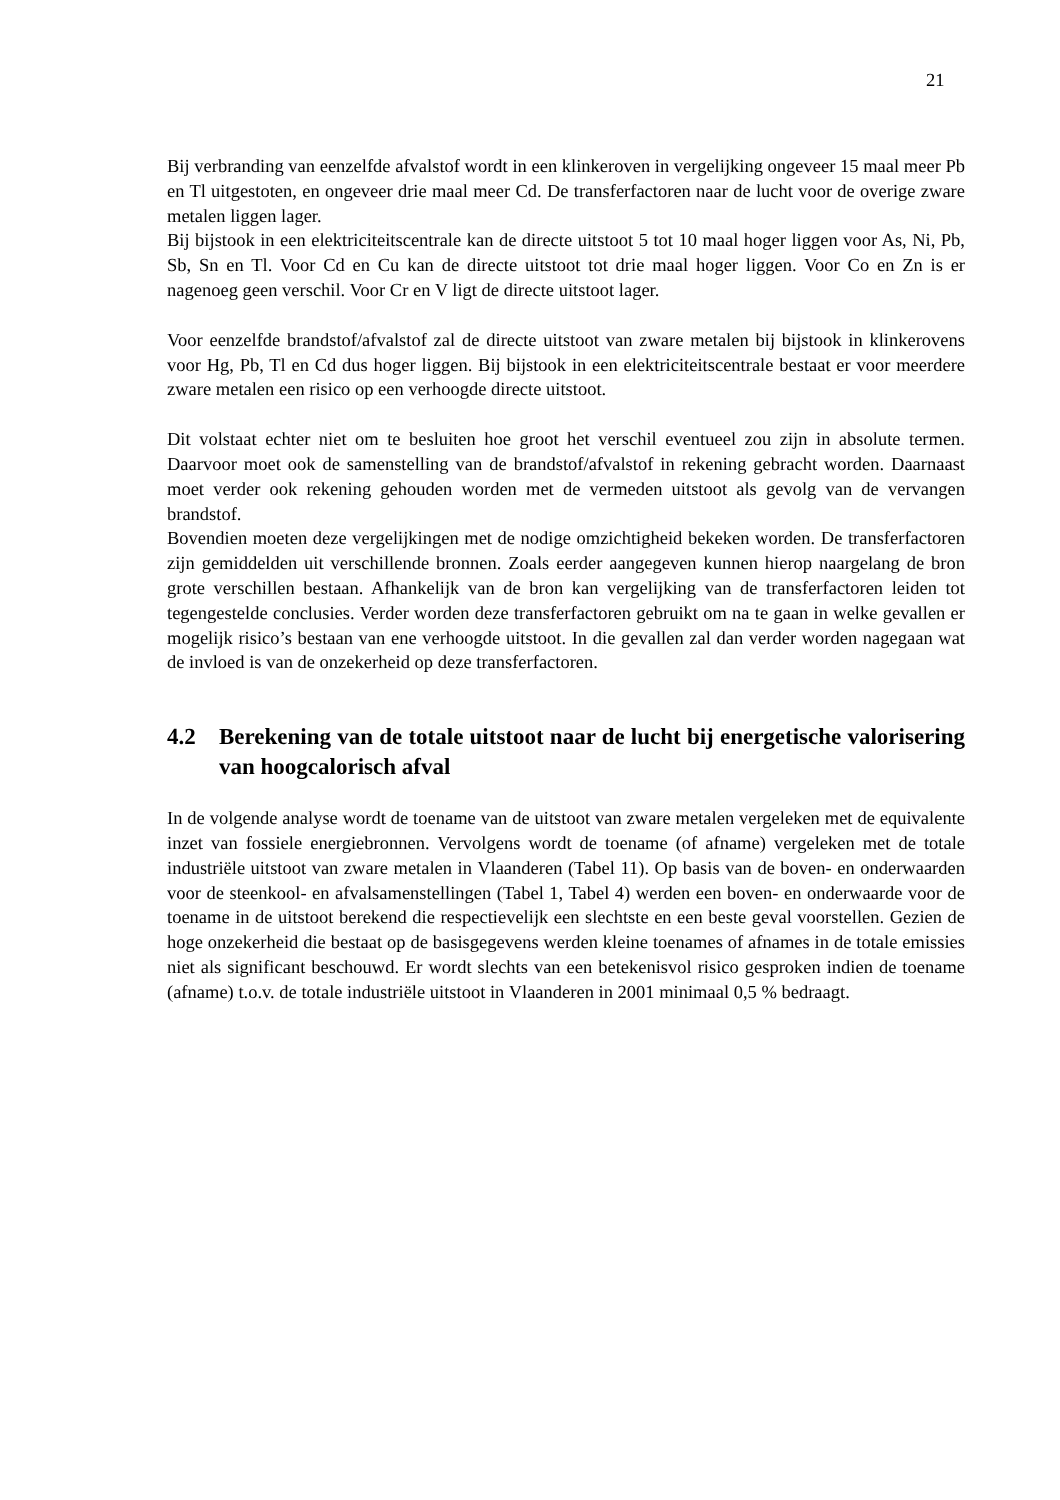21
Bij verbranding van eenzelfde afvalstof wordt in een klinkeroven in vergelijking ongeveer 15 maal meer Pb en Tl uitgestoten, en ongeveer drie maal meer Cd. De transferfactoren naar de lucht voor de overige zware metalen liggen lager.
Bij bijstook in een elektriciteitscentrale kan de directe uitstoot 5 tot 10 maal hoger liggen voor As, Ni, Pb, Sb, Sn en Tl. Voor Cd en Cu kan de directe uitstoot tot drie maal hoger liggen. Voor Co en Zn is er nagenoeg geen verschil. Voor Cr en V ligt de directe uitstoot lager.
Voor eenzelfde brandstof/afvalstof zal de directe uitstoot van zware metalen bij bijstook in klinkerovens voor Hg, Pb, Tl en Cd dus hoger liggen. Bij bijstook in een elektriciteitscentrale bestaat er voor meerdere zware metalen een risico op een verhoogde directe uitstoot.
Dit volstaat echter niet om te besluiten hoe groot het verschil eventueel zou zijn in absolute termen. Daarvoor moet ook de samenstelling van de brandstof/afvalstof in rekening gebracht worden. Daarnaast moet verder ook rekening gehouden worden met de vermeden uitstoot als gevolg van de vervangen brandstof.
Bovendien moeten deze vergelijkingen met de nodige omzichtigheid bekeken worden. De transferfactoren zijn gemiddelden uit verschillende bronnen. Zoals eerder aangegeven kunnen hierop naargelang de bron grote verschillen bestaan. Afhankelijk van de bron kan vergelijking van de transferfactoren leiden tot tegengestelde conclusies. Verder worden deze transferfactoren gebruikt om na te gaan in welke gevallen er mogelijk risico’s bestaan van ene verhoogde uitstoot. In die gevallen zal dan verder worden nagegaan wat de invloed is van de onzekerheid op deze transferfactoren.
4.2 Berekening van de totale uitstoot naar de lucht bij energetische valorisering van hoogcalorisch afval
In de volgende analyse wordt de toename van de uitstoot van zware metalen vergeleken met de equivalente inzet van fossiele energiebronnen. Vervolgens wordt de toename (of afname) vergeleken met de totale industriële uitstoot van zware metalen in Vlaanderen (Tabel 11). Op basis van de boven- en onderwaarden voor de steenkool- en afvalsamenstellingen (Tabel 1, Tabel 4) werden een boven- en onderwaarde voor de toename in de uitstoot berekend die respectievelijk een slechtste en een beste geval voorstellen. Gezien de hoge onzekerheid die bestaat op de basisgegevens werden kleine toenames of afnames in de totale emissies niet als significant beschouwd. Er wordt slechts van een betekenisvol risico gesproken indien de toename (afname) t.o.v. de totale industriële uitstoot in Vlaanderen in 2001 minimaal 0,5 % bedraagt.